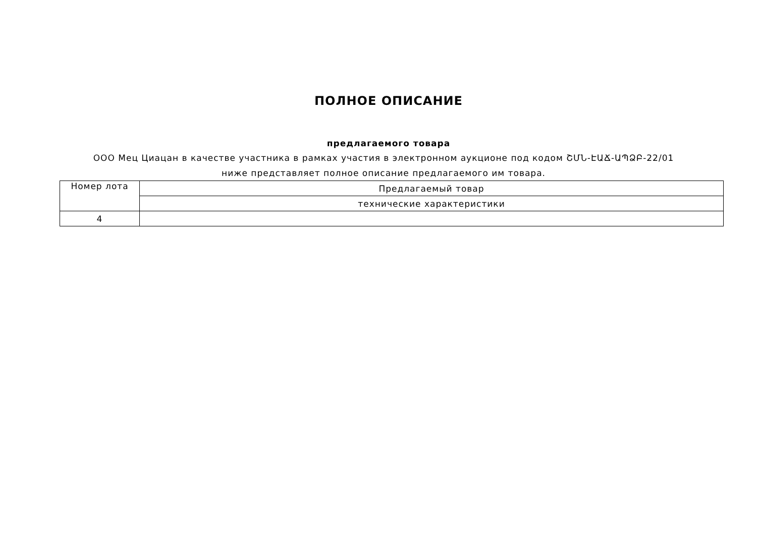ПОЛНОЕ ОПИСАНИЕ
предлагаемого товара
ООО Мец Циацан в качестве участника в рамках участия в электронном аукционе под кодом ՇՄՆ-ԷԱՃ-ԱՊՁԲ-22/01 ниже представляет полное описание предлагаемого им товара.
| Номер лота | Предлагаемый товар |
| --- | --- |
| | технические характеристики |
| 4 | |